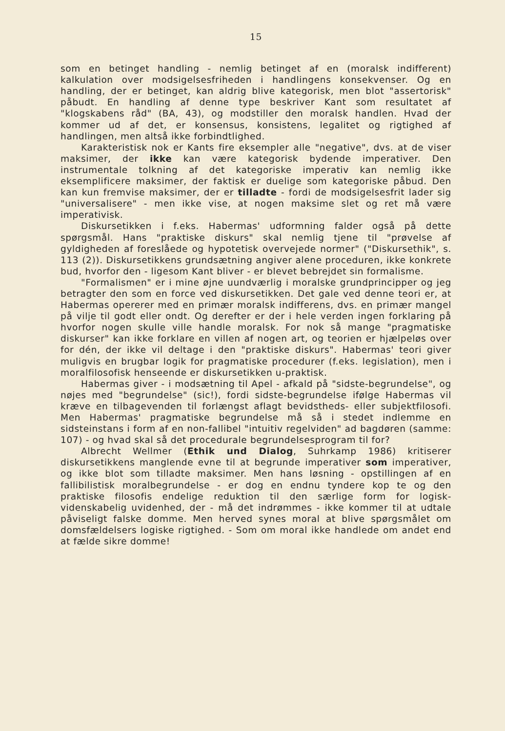15
som en betinget handling - nemlig betinget af en (moralsk indifferent) kalkulation over modsigelsesfriheden i handlingens konsekvenser. Og en handling, der er betinget, kan aldrig blive kategorisk, men blot "assertorisk" påbudt. En handling af denne type beskriver Kant som resultatet af "klogskabens råd" (BA, 43), og modstiller den moralsk handlen. Hvad der kommer ud af det, er konsensus, konsistens, legalitet og rigtighed af handlingen, men altså ikke forbindtlighed.
Karakteristisk nok er Kants fire eksempler alle "negative", dvs. at de viser maksimer, der ikke kan være kategorisk bydende imperativer. Den instrumentale tolkning af det kategoriske imperativ kan nemlig ikke eksemplificere maksimer, der faktisk er duelige som kategoriske påbud. Den kan kun fremvise maksimer, der er tilladte - fordi de modsigelsesfrit lader sig "universalisere" - men ikke vise, at nogen maksime slet og ret må være imperativisk.
Diskursetikken i f.eks. Habermas' udformning falder også på dette spørgsmål. Hans "praktiske diskurs" skal nemlig tjene til "prøvelse af gyldigheden af foreslåede og hypotetisk overvejede normer" ("Diskursethik", s. 113 (2)). Diskursetikkens grundsætning angiver alene proceduren, ikke konkrete bud, hvorfor den - ligesom Kant bliver - er blevet bebrejdet sin formalisme.
"Formalismen" er i mine øjne uundværlig i moralske grundprincipper og jeg betragter den som en force ved diskursetikken. Det gale ved denne teori er, at Habermas opererer med en primær moralsk indifferens, dvs. en primær mangel på vilje til godt eller ondt. Og derefter er der i hele verden ingen forklaring på hvorfor nogen skulle ville handle moralsk. For nok så mange "pragmatiske diskurser" kan ikke forklare en villen af nogen art, og teorien er hjælpeløs over for dén, der ikke vil deltage i den "praktiske diskurs". Habermas' teori giver muligvis en brugbar logik for pragmatiske procedurer (f.eks. legislation), men i moralfilosofisk henseende er diskursetikken u-praktisk.
Habermas giver - i modsætning til Apel - afkald på "sidste-begrundelse", og nøjes med "begrundelse" (sic!), fordi sidste-begrundelse ifølge Habermas vil kræve en tilbagevenden til forlængst aflagt bevidstheds- eller subjektfilosofi. Men Habermas' pragmatiske begrundelse må så i stedet indlemme en sidsteinstans i form af en non-fallibel "intuitiv regelviden" ad bagdøren (samme: 107) - og hvad skal så det procedurale begrundelsesprogram til for?
Albrecht Wellmer (Ethik und Dialog, Suhrkamp 1986) kritiserer diskursetikkens manglende evne til at begrunde imperativer som imperativer, og ikke blot som tilladte maksimer. Men hans løsning - opstillingen af en fallibilistisk moralbegrundelse - er dog en endnu tyndere kop te og den praktiske filosofis endelige reduktion til den særlige form for logisk-videnskabelig uvidenhed, der - må det indrømmes - ikke kommer til at udtale påviseligt falske domme. Men herved synes moral at blive spørgsmålet om domsfældelsers logiske rigtighed. - Som om moral ikke handlede om andet end at fælde sikre domme!